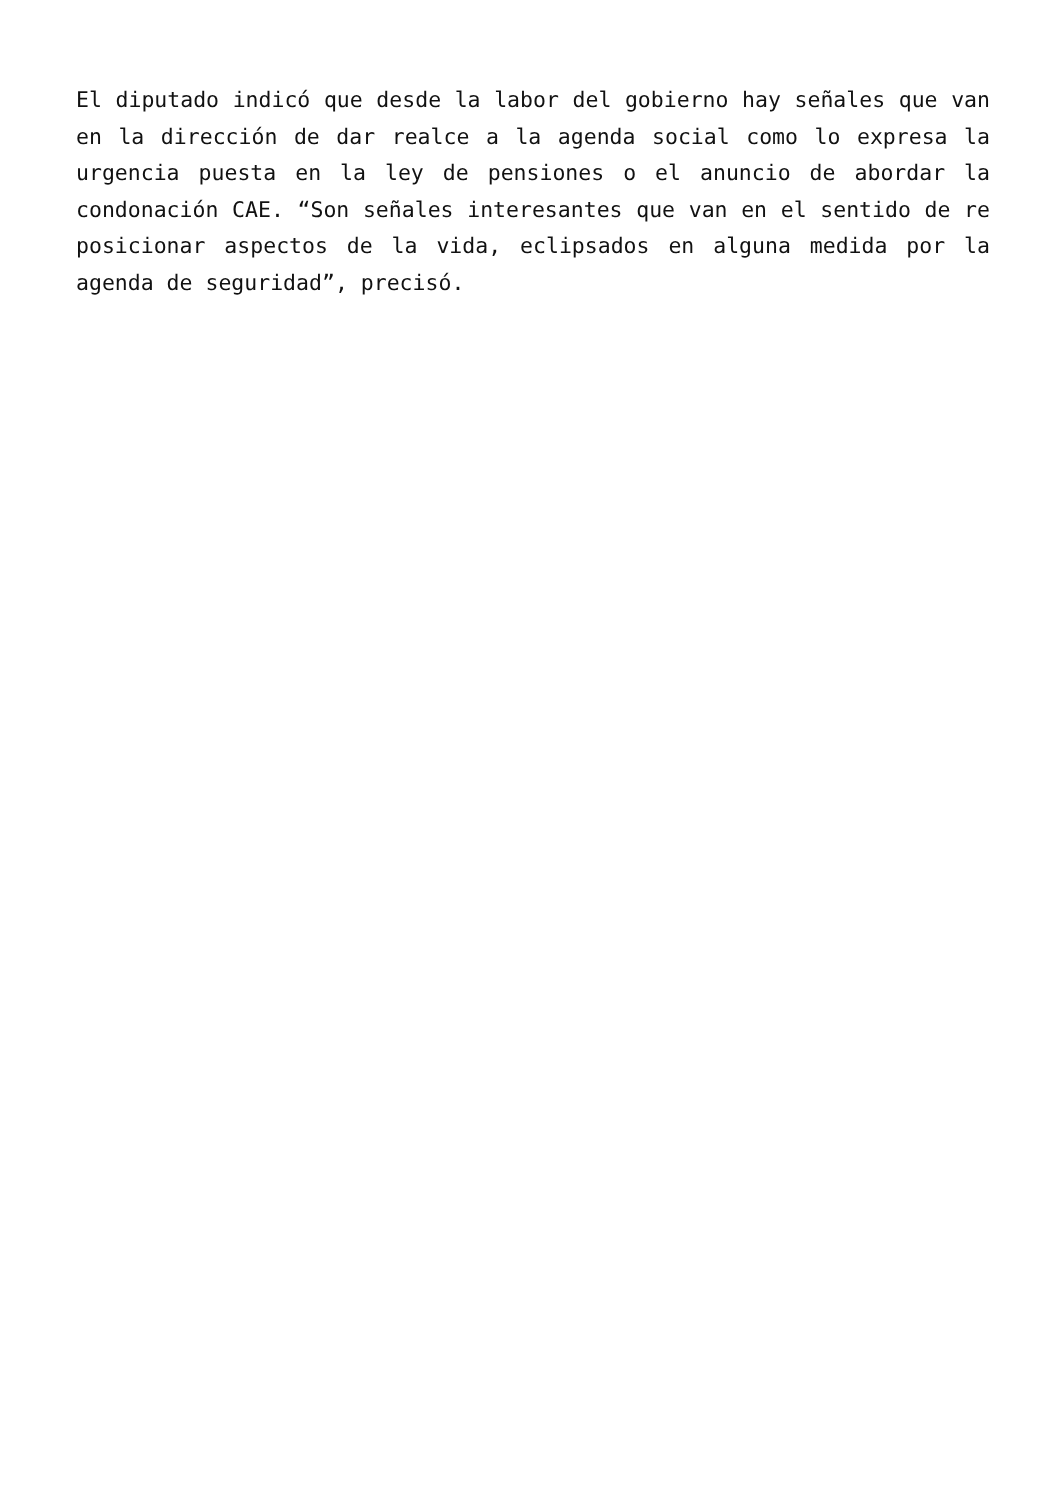El diputado indicó que desde la labor del gobierno hay señales que van en la dirección de dar realce a la agenda social como lo expresa la urgencia puesta en la ley de pensiones o el anuncio de abordar la condonación CAE. “Son señales interesantes que van en el sentido de re posicionar aspectos de la vida, eclipsados en alguna medida por la agenda de seguridad”, precisó.